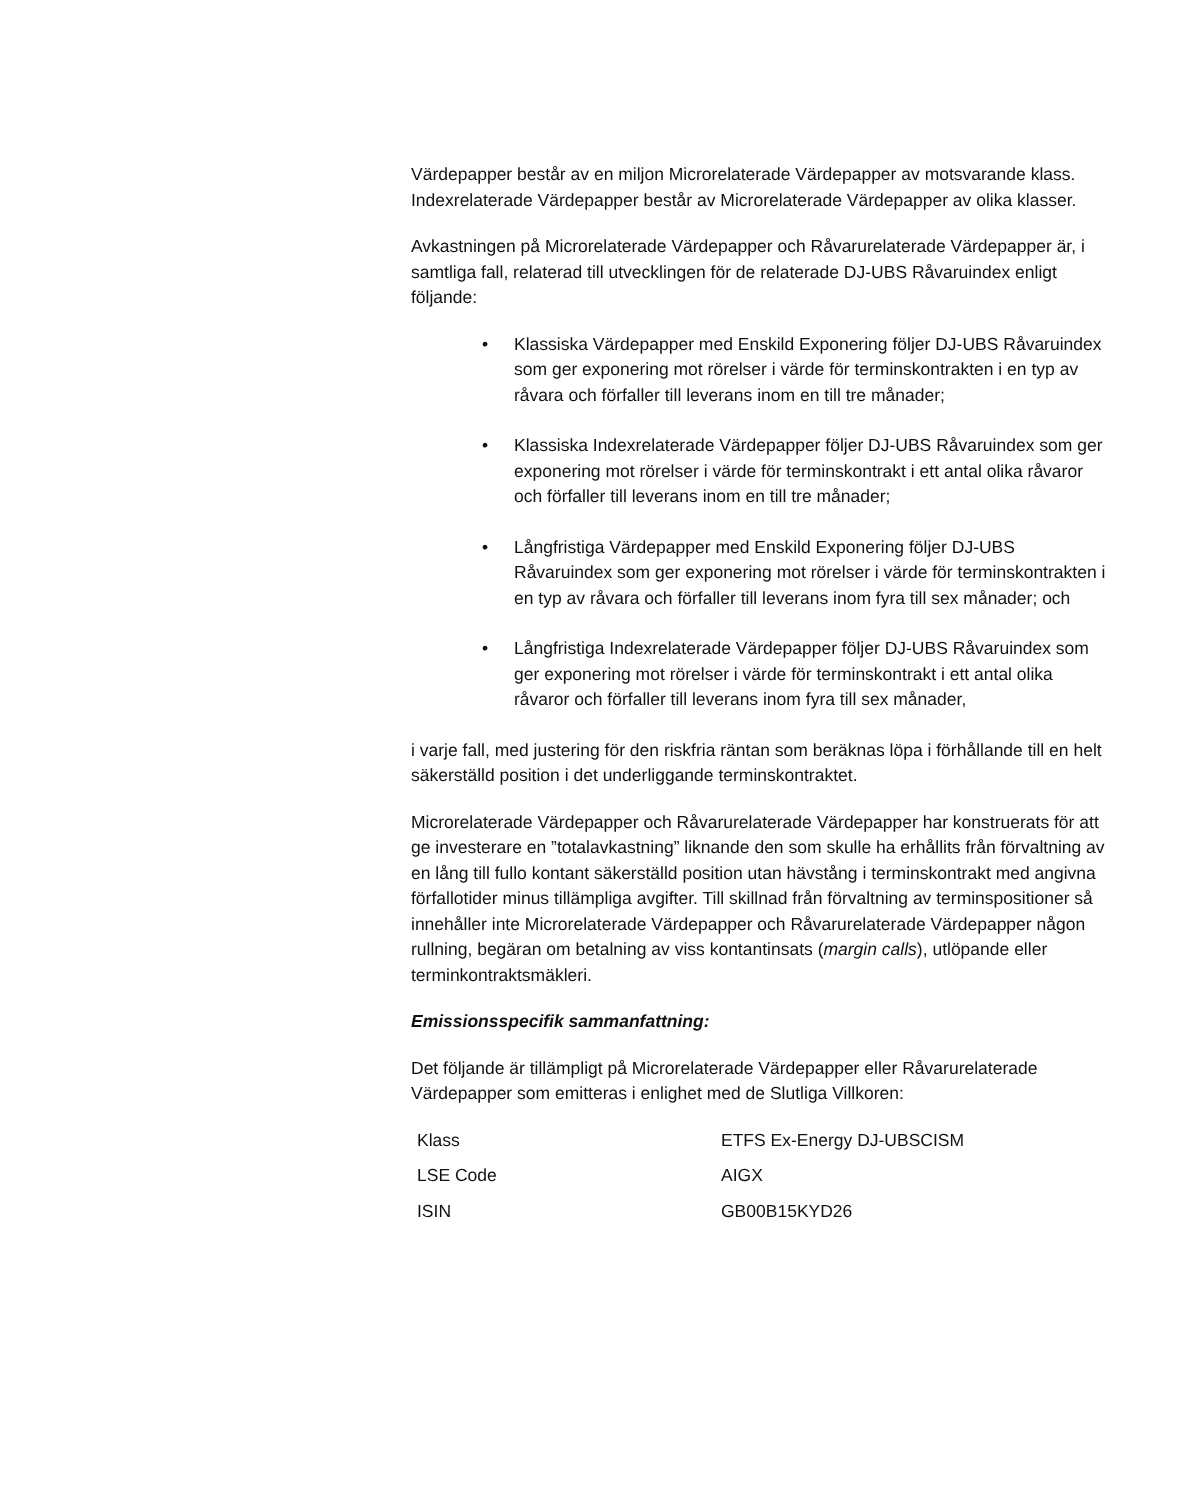Värdepapper består av en miljon Microrelaterade Värdepapper av motsvarande klass. Indexrelaterade Värdepapper består av Microrelaterade Värdepapper av olika klasser.
Avkastningen på Microrelaterade Värdepapper och Råvarurelaterade Värdepapper är, i samtliga fall, relaterad till utvecklingen för de relaterade DJ-UBS Råvaruindex enligt följande:
• Klassiska Värdepapper med Enskild Exponering följer DJ-UBS Råvaruindex som ger exponering mot rörelser i värde för terminskontrakten i en typ av råvara och förfaller till leverans inom en till tre månader;
• Klassiska Indexrelaterade Värdepapper följer DJ-UBS Råvaruindex som ger exponering mot rörelser i värde för terminskontrakt i ett antal olika råvaror och förfaller till leverans inom en till tre månader;
• Långfristiga Värdepapper med Enskild Exponering följer DJ-UBS Råvaruindex som ger exponering mot rörelser i värde för terminskontrakten i en typ av råvara och förfaller till leverans inom fyra till sex månader; och
• Långfristiga Indexrelaterade Värdepapper följer DJ-UBS Råvaruindex som ger exponering mot rörelser i värde för terminskontrakt i ett antal olika råvaror och förfaller till leverans inom fyra till sex månader,
i varje fall, med justering för den riskfria räntan som beräknas löpa i förhållande till en helt säkerställd position i det underliggande terminskontraktet.
Microrelaterade Värdepapper och Råvarurelaterade Värdepapper har konstruerats för att ge investerare en ”totalavkastning” liknande den som skulle ha erhållits från förvaltning av en lång till fullo kontant säkerställd position utan hävstång i terminskontrakt med angivna förfallotider minus tillämpliga avgifter. Till skillnad från förvaltning av terminspositioner så innehåller inte Microrelaterade Värdepapper och Råvarurelaterade Värdepapper någon rullning, begäran om betalning av viss kontantinsats (margin calls), utlöpande eller terminkontraktsmäkleri.
Emissionsspecifik sammanfattning:
Det följande är tillämpligt på Microrelaterade Värdepapper eller Råvarurelaterade Värdepapper som emitteras i enlighet med de Slutliga Villkoren:
| Klass | ETFS Ex-Energy DJ-UBSCISM |
| LSE Code | AIGX |
| ISIN | GB00B15KYD26 |